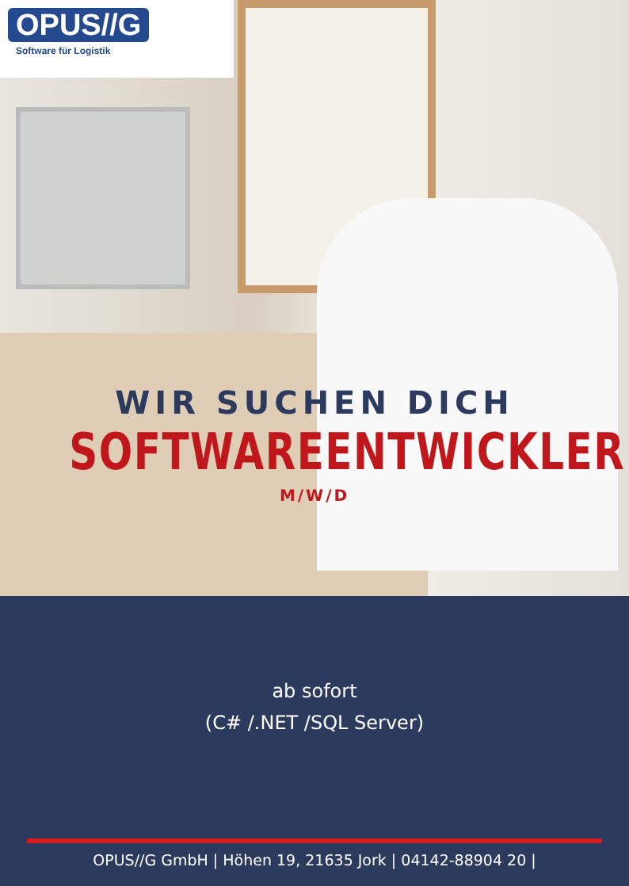OPUS//G
Software für Logistik
WIR SUCHEN DICH
SOFTWAREENTWICKLER
M/W/D
ab sofort
(C# /.NET /SQL Server)
OPUS//G GmbH | Höhen 19, 21635 Jork | 04142-88904 20 |